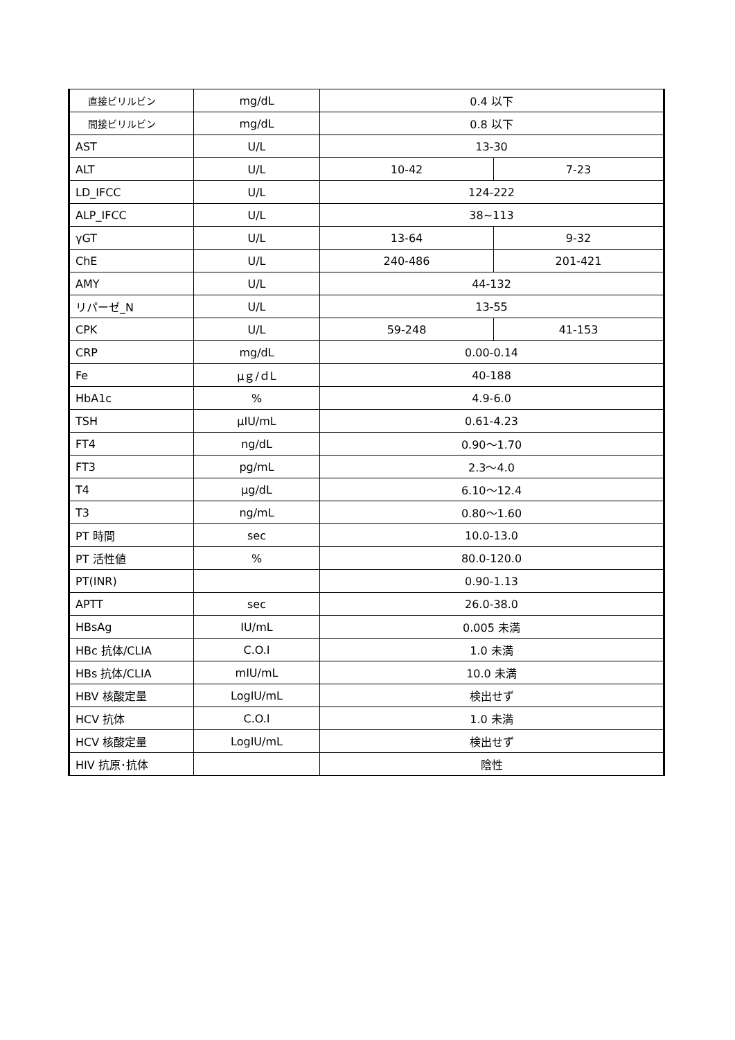| 直接ビリルビン | mg/dL | 0.4 以下 | |
| 間接ビリルビン | mg/dL | 0.8 以下 | |
| AST | U/L | 13-30 | |
| ALT | U/L | 10-42 | 7-23 |
| LD_IFCC | U/L | 124-222 | |
| ALP_IFCC | U/L | 38~113 | |
| γGT | U/L | 13-64 | 9-32 |
| ChE | U/L | 240-486 | 201-421 |
| AMY | U/L | 44-132 | |
| リパーゼ_N | U/L | 13-55 | |
| CPK | U/L | 59-248 | 41-153 |
| CRP | mg/dL | 0.00-0.14 | |
| Fe | μｇ/ｄL | 40-188 | |
| HbA1c | % | 4.9-6.0 | |
| TSH | μIU/mL | 0.61-4.23 | |
| FT4 | ng/dL | 0.90～1.70 | |
| FT3 | pg/mL | 2.3～4.0 | |
| T4 | μg/dL | 6.10～12.4 | |
| T3 | ng/mL | 0.80～1.60 | |
| PT 時間 | sec | 10.0-13.0 | |
| PT 活性値 | % | 80.0-120.0 | |
| PT(INR) | | 0.90-1.13 | |
| APTT | sec | 26.0-38.0 | |
| HBsAg | IU/mL | 0.005 未満 | |
| HBc 抗体/CLIA | C.O.I | 1.0 未満 | |
| HBs 抗体/CLIA | mIU/mL | 10.0 未満 | |
| HBV 核酸定量 | LogIU/mL | 検出せず | |
| HCV 抗体 | C.O.I | 1.0 未満 | |
| HCV 核酸定量 | LogIU/mL | 検出せず | |
| HIV 抗原･抗体 | | 陰性 | |